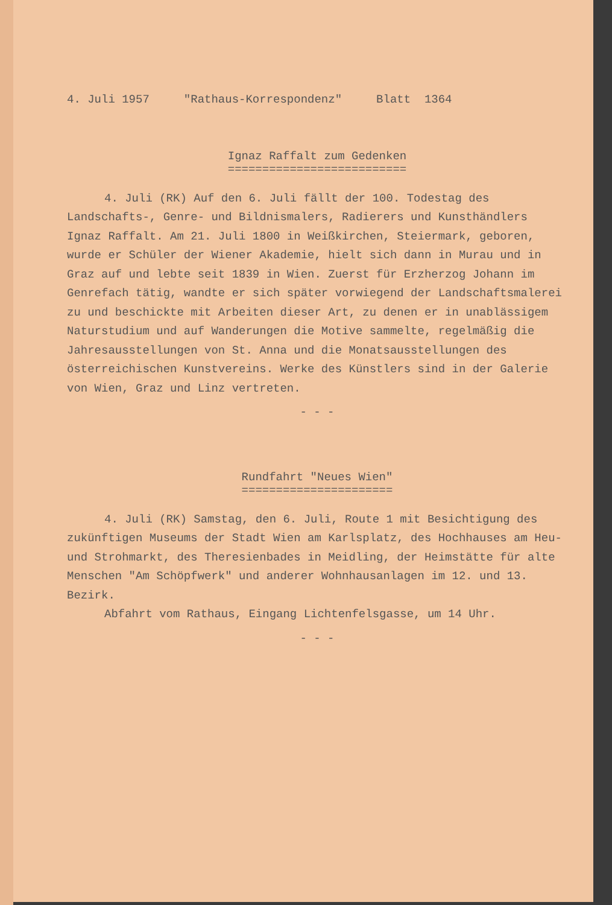4. Juli 1957 "Rathaus-Korrespondenz" Blatt 1364
Ignaz Raffalt zum Gedenken
==========================
4. Juli (RK) Auf den 6. Juli fällt der 100. Todestag des Landschafts-, Genre- und Bildnismalers, Radierers und Kunsthändlers Ignaz Raffalt. Am 21. Juli 1800 in Weißkirchen, Steiermark, geboren, wurde er Schüler der Wiener Akademie, hielt sich dann in Murau und in Graz auf und lebte seit 1839 in Wien. Zuerst für Erzherzog Johann im Genrefach tätig, wandte er sich später vorwiegend der Landschaftsmalerei zu und beschickte mit Arbeiten dieser Art, zu denen er in unablässigem Naturstudium und auf Wanderungen die Motive sammelte, regelmäßig die Jahresausstellungen von St. Anna und die Monatsausstellungen des österreichischen Kunstvereins. Werke des Künstlers sind in der Galerie von Wien, Graz und Linz vertreten.
- - -
Rundfahrt "Neues Wien"
======================
4. Juli (RK) Samstag, den 6. Juli, Route 1 mit Besichtigung des zukünftigen Museums der Stadt Wien am Karlsplatz, des Hochhauses am Heu- und Strohmarkt, des Theresienbades in Meidling, der Heimstätte für alte Menschen "Am Schöpfwerk" und anderer Wohnhausanlagen im 12. und 13. Bezirk.
Abfahrt vom Rathaus, Eingang Lichtenfelsgasse, um 14 Uhr.
- - -